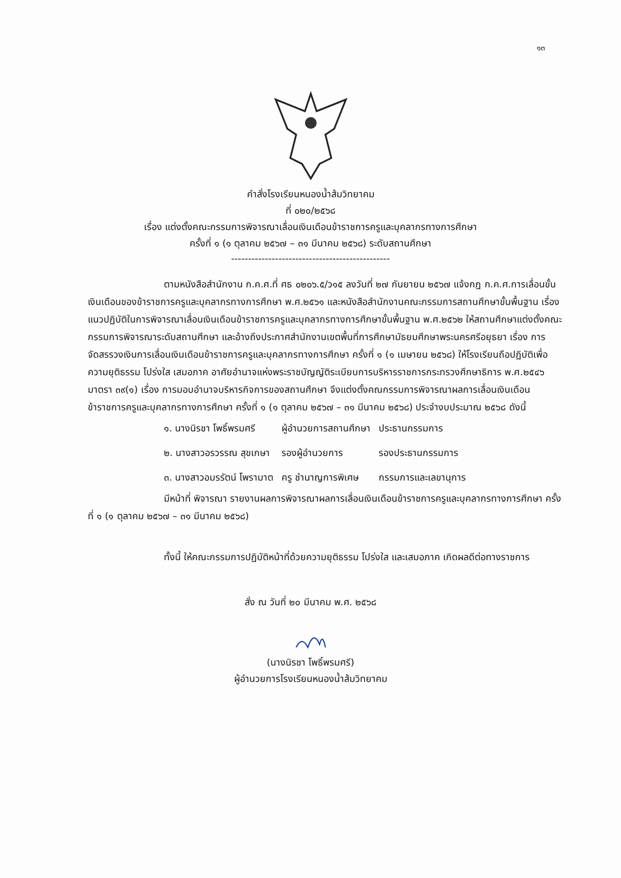๑๓
คำสั่งโรงเรียนหนองน้ำส้มวิทยาคม
ที่ ๐๒๐/๒๕๖๘
เรื่อง แต่งตั้งคณะกรรมการพิจารณาเลื่อนเงินเดือนข้าราชการครูและบุคลากรทางการศึกษา
ครั้งที่ ๑ (๑ ตุลาคม ๒๕๖๗ – ๓๑ มีนาคม ๒๕๖๘) ระดับสถานศึกษา
-----------------------------------------------
ตามหนังสือสำนักงาน ก.ค.ศ.ที่ ศธ ๐๒๐๖.๕/ว๑๕ ลงวันที่ ๒๗ กันยายน ๒๕๖๗ แจ้งกฎ ก.ค.ศ.การเลื่อนขั้นเงินเดือนของข้าราชการครูและบุคลากรทางการศึกษา พ.ศ.๒๕๖๑ และหนังสือสำนักงานคณะกรรมการสถานศึกษาขั้นพื้นฐาน เรื่อง แนวปฏิบัติในการพิจารณาเลื่อนเงินเดือนข้าราชการครูและบุคลากรทางการศึกษาขั้นพื้นฐาน พ.ศ.๒๕๖๒ ให้สถานศึกษาแต่งตั้งคณะกรรมการพิจารณาระดับสถานศึกษา และอ้างถึงประกาศสำนักงานเขตพื้นที่การศึกษามัธยมศึกษาพระนครศรีอยุธยา เรื่อง การจัดสรรวงเงินการเลื่อนเงินเดือนข้าราชการครูและบุคลากรทางการศึกษา ครั้งที่ ๑ (๑ เมษายน ๒๕๖๘) ให้โรงเรียนถือปฏิบัติเพื่อความยุติธรรม โปร่งใส เสมอภาค อาศัยอำนาจแห่งพระราชบัญญัติระเบียบการบริหารราชการกระทรวงศึกษาธิการ พ.ศ.๒๕๔๖ มาตรา ๓๙(๑) เรื่อง การมอบอำนาจบริหารกิจการของสถานศึกษา จึงแต่งตั้งคณกรรมการพิจารณาผลการเลื่อนเงินเดือนข้าราชการครูและบุคลากรทางการศึกษา ครั้งที่ ๑ (๑ ตุลาคม ๒๕๖๗ – ๓๑ มีนาคม ๒๕๖๘) ประจำงบประมาณ ๒๕๖๘ ดังนี้
| ๑. นางนิรชา โพธิ์พรมศรี | ผู้อำนวยการสถานศึกษา | ประธานกรรมการ |
| ๒. นางสาวอรวรรณ สุขเกษา | รองผู้อำนวยการ | รองประธานกรรมการ |
| ๓. นางสาวอมรรัตน์ โพรามาต | ครู ชำนาญการพิเศษ | กรรมการและเลขานุการ |
มีหน้าที่ พิจารณา รายงานผลการพิจารณาผลการเลื่อนเงินเดือนข้าราชการครูและบุคลากรทางการศึกษา ครั้งที่ ๑ (๑ ตุลาคม ๒๕๖๗ – ๓๑ มีนาคม ๒๕๖๘)
ทั้งนี้ ให้คณะกรรมการปฏิบัติหน้าที่ด้วยความยุติธรรม โปร่งใส และเสมอภาค เกิดผลดีต่อทางราชการ
สั่ง ณ วันที่ ๒๐ มีนาคม พ.ศ. ๒๕๖๘
(นางนิรชา โพธิ์พรมศรี)
ผู้อำนวยการโรงเรียนหนองน้ำส้มวิทยาคม